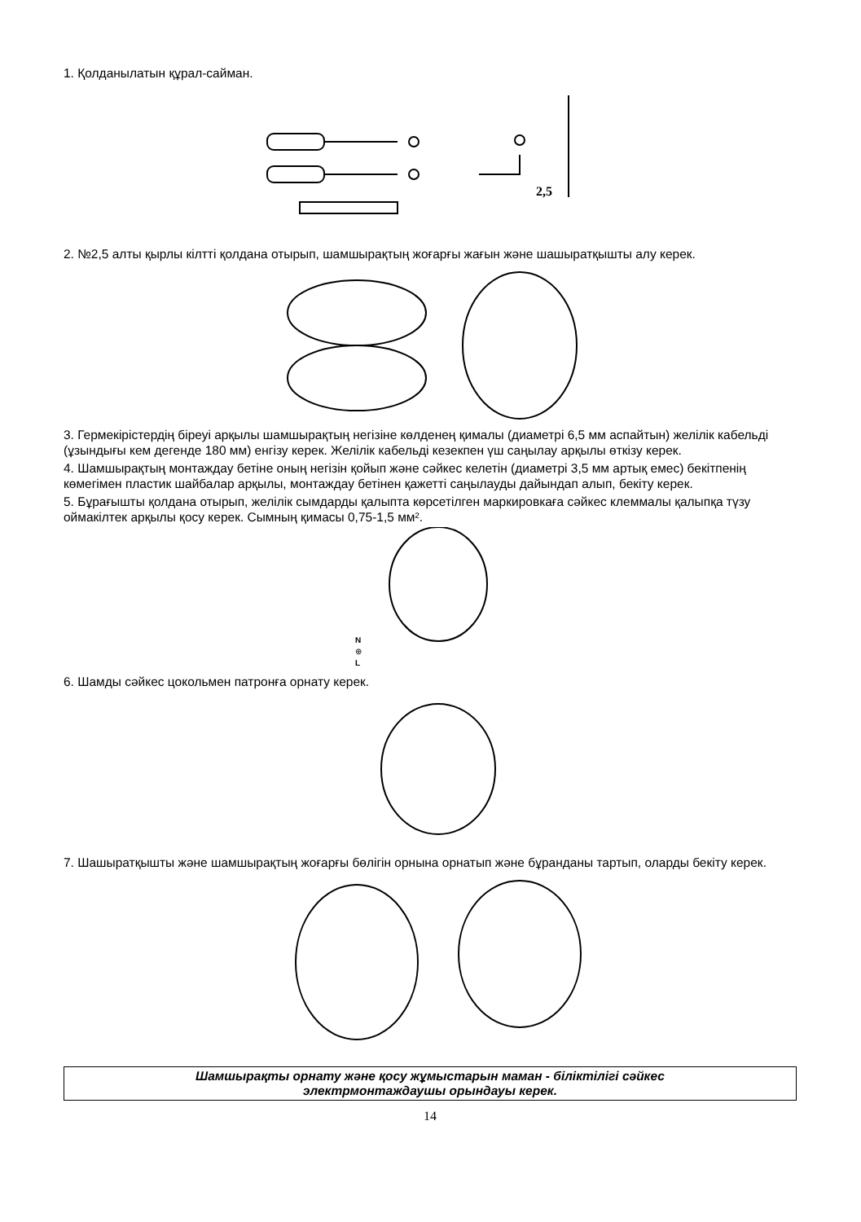1. Қолданылатын құрал-сайман.
2,5
2. №2,5 алты қырлы кілтті қолдана отырып, шамшырақтың жоғарғы жағын және шашыратқышты алу керек.
3. Гермекірістердің біреуі арқылы шамшырақтың негізіне көлденең қималы (диаметрі 6,5 мм аспайтын) желілік кабельді (ұзындығы кем дегенде 180 мм) енгізу керек. Желілік кабельді кезекпен үш саңылау арқылы өткізу керек.
4. Шамшырақтың монтаждау бетіне оның негізін қойып және сәйкес келетін (диаметрі 3,5 мм артық емес) бекітпенің көмегімен пластик шайбалар арқылы, монтаждау бетінен қажетті саңылауды дайындап алып, бекіту керек.
5. Бұрағышты қолдана отырып, желілік сымдарды қалыпта көрсетілген маркировкаға сәйкес клеммалы қалыпқа түзу оймакілтек арқылы қосу керек. Сымның қимасы 0,75-1,5 мм².
N
⊕
L
6. Шамды сәйкес цокольмен патронға орнату керек.
7. Шашыратқышты және шамшырақтың жоғарғы бөлігін орнына орнатып және бұранданы тартып, оларды бекіту керек.
Шамшырақты орнату және қосу жұмыстарын маман - біліктілігі сәйкес
электрмонтаждаушы орындауы керек.
14